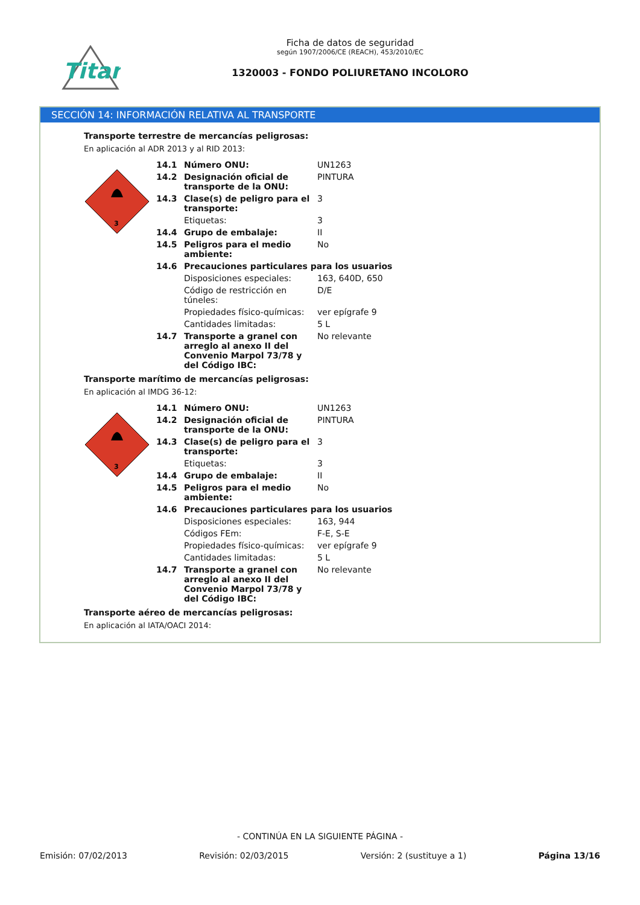Titan
Ficha de datos de seguridad
según 1907/2006/CE (REACH), 453/2010/EC
1320003 - FONDO POLIURETANO INCOLORO
SECCIÓN 14: INFORMACIÓN RELATIVA AL TRANSPORTE
Transporte terrestre de mercancías peligrosas:
En aplicación al ADR 2013 y al RID 2013:
3
| 14.1 | Número ONU: | UN1263 |
| 14.2 | Designación oficial de transporte de la ONU: | PINTURA |
| 14.3 | Clase(s) de peligro para el transporte: | 3 |
| | Etiquetas: | 3 |
| 14.4 | Grupo de embalaje: | II |
| 14.5 | Peligros para el medio ambiente: | No |
| 14.6 | Precauciones particulares para los usuarios | |
| | Disposiciones especiales: | 163, 640D, 650 |
| | Código de restricción en túneles: | D/E |
| | Propiedades físico-químicas: | ver epígrafe 9 |
| | Cantidades limitadas: | 5 L |
| 14.7 | Transporte a granel con arreglo al anexo II del Convenio Marpol 73/78 y del Código IBC: | No relevante |
Transporte marítimo de mercancías peligrosas:
En aplicación al IMDG 36-12:
3
| 14.1 | Número ONU: | UN1263 |
| 14.2 | Designación oficial de transporte de la ONU: | PINTURA |
| 14.3 | Clase(s) de peligro para el transporte: | 3 |
| | Etiquetas: | 3 |
| 14.4 | Grupo de embalaje: | II |
| 14.5 | Peligros para el medio ambiente: | No |
| 14.6 | Precauciones particulares para los usuarios | |
| | Disposiciones especiales: | 163, 944 |
| | Códigos FEm: | F-E, S-E |
| | Propiedades físico-químicas: | ver epígrafe 9 |
| | Cantidades limitadas: | 5 L |
| 14.7 | Transporte a granel con arreglo al anexo II del Convenio Marpol 73/78 y del Código IBC: | No relevante |
Transporte aéreo de mercancías peligrosas:
En aplicación al IATA/OACI 2014:
- CONTINÚA EN LA SIGUIENTE PÁGINA -
Emisión: 07/02/2013 Revisión: 02/03/2015 Versión: 2 (sustituye a 1) Página 13/16